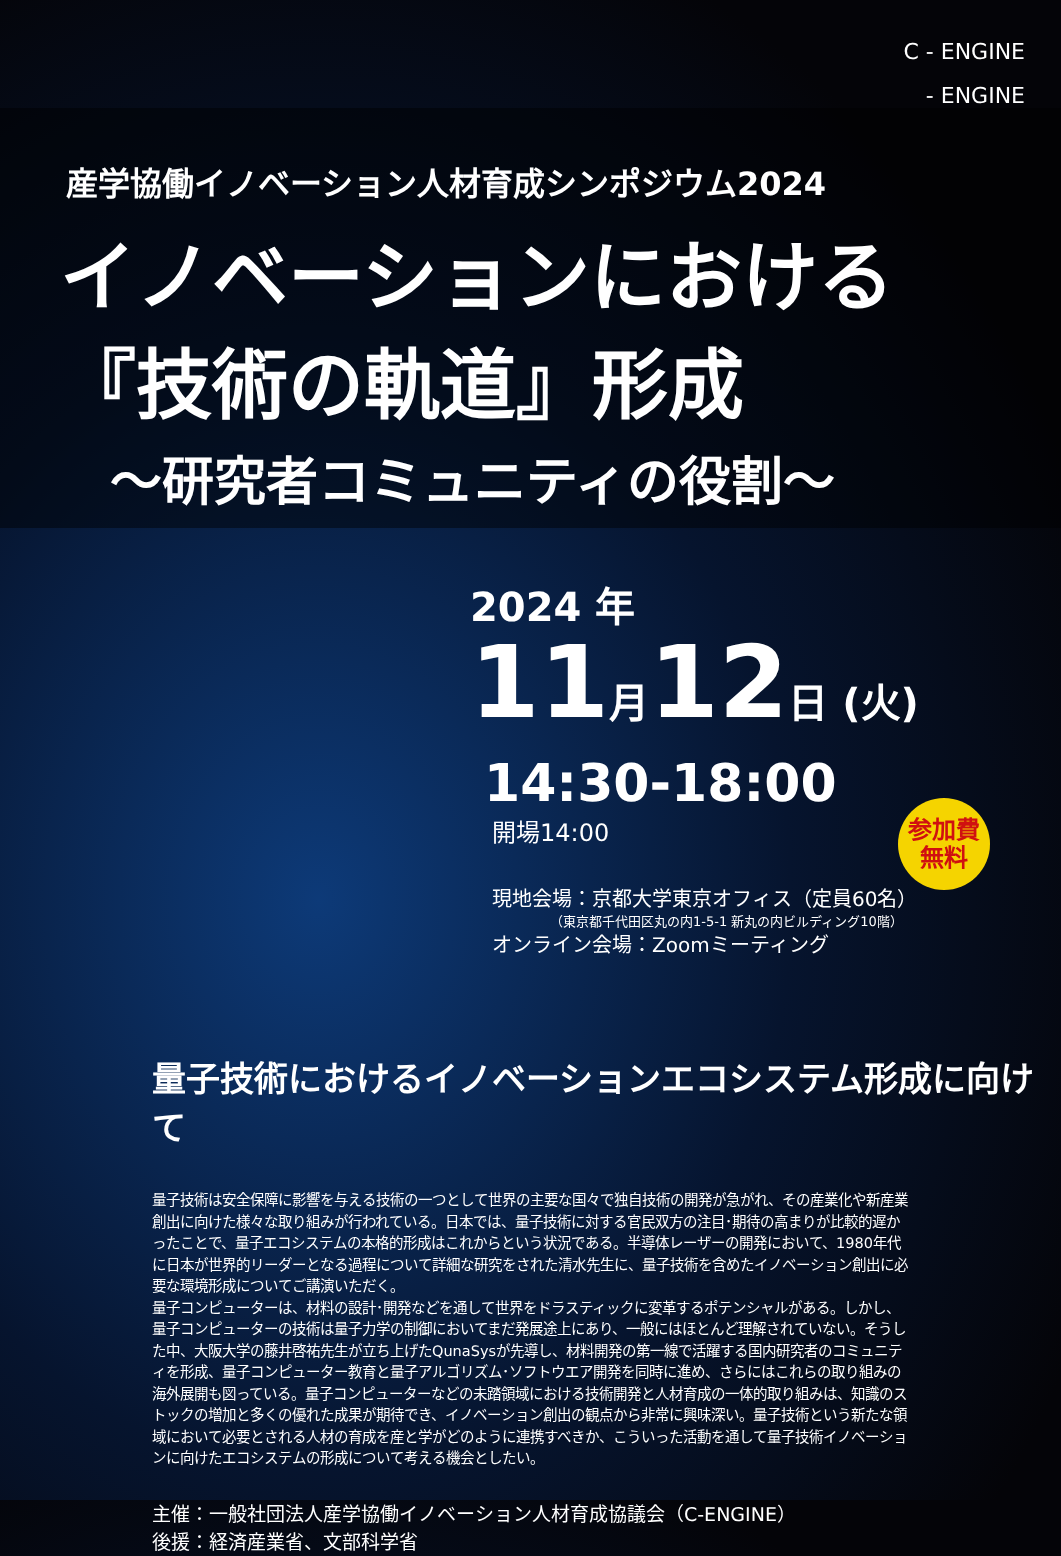C - ENGINE
- ENGINE
産学協働イノベーション人材育成シンポジウム2024
イノベーションにおける
『技術の軌道』形成
～研究者コミュニティの役割～
2024 年
11月12日 (火)
14:30-18:00
開場14:00
現地会場：京都大学東京オフィス（定員60名）
（東京都千代田区丸の内1-5-1 新丸の内ビルディング10階）
オンライン会場：Zoomミーティング
参加費
無料
量子技術におけるイノベーションエコシステム形成に向けて
量子技術は安全保障に影響を与える技術の一つとして世界の主要な国々で独自技術の開発が急がれ、その産業化や新産業創出に向けた様々な取り組みが行われている。日本では、量子技術に対する官民双方の注目･期待の高まりが比較的遅かったことで、量子エコシステムの本格的形成はこれからという状況である。半導体レーザーの開発において、1980年代に日本が世界的リーダーとなる過程について詳細な研究をされた清水先生に、量子技術を含めたイノベーション創出に必要な環境形成についてご講演いただく。
量子コンピューターは、材料の設計･開発などを通して世界をドラスティックに変革するポテンシャルがある。しかし、量子コンピューターの技術は量子力学の制御においてまだ発展途上にあり、一般にはほとんど理解されていない。そうした中、大阪大学の藤井啓祐先生が立ち上げたQunaSysが先導し、材料開発の第一線で活躍する国内研究者のコミュニティを形成、量子コンピューター教育と量子アルゴリズム･ソフトウエア開発を同時に進め、さらにはこれらの取り組みの海外展開も図っている。量子コンピューターなどの未踏領域における技術開発と人材育成の一体的取り組みは、知識のストックの増加と多くの優れた成果が期待でき、イノベーション創出の観点から非常に興味深い。量子技術という新たな領域において必要とされる人材の育成を産と学がどのように連携すべきか、こういった活動を通して量子技術イノベーションに向けたエコシステムの形成について考える機会としたい。
主催：一般社団法人産学協働イノベーション人材育成協議会（C-ENGINE）
後援：経済産業省、文部科学省